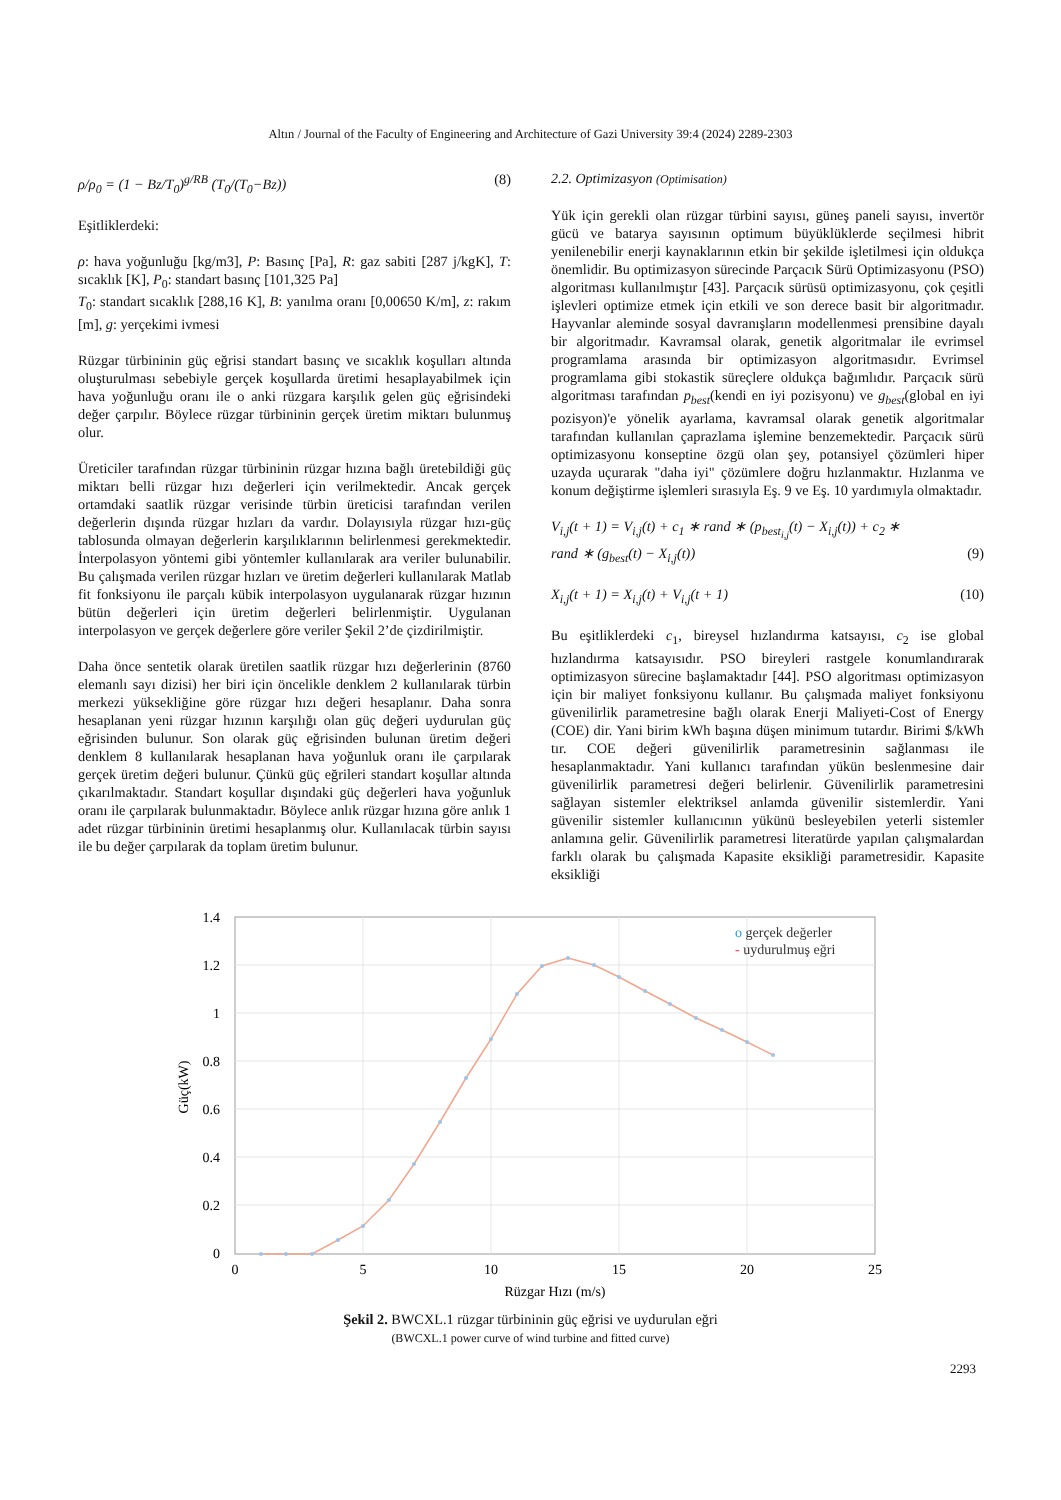Altın / Journal of the Faculty of Engineering and Architecture of Gazi University 39:4 (2024) 2289-2303
ρ/ρ<sub>0</sub> = (1 − Bz/T<sub>0</sub>)<sup>g/RB</sup> (T<sub>0</sub>/(T<sub>0</sub>−Bz)) (8)
Eşitliklerdeki:
ρ: hava yoğunluğu [kg/m3], P: Basınç [Pa], R: gaz sabiti [287 j/kgK], T: sıcaklık [K], P<sub>0</sub>: standart basınç [101,325 Pa]
T<sub>0</sub>: standart sıcaklık [288,16 K], B: yanılma oranı [0,00650 K/m], z: rakım [m], g: yerçekimi ivmesi
Rüzgar türbininin güç eğrisi standart basınç ve sıcaklık koşulları altında oluşturulması sebebiyle gerçek koşullarda üretimi hesaplayabilmek için hava yoğunluğu oranı ile o anki rüzgara karşılık gelen güç eğrisindeki değer çarpılır. Böylece rüzgar türbininin gerçek üretim miktarı bulunmuş olur.
Üreticiler tarafından rüzgar türbininin rüzgar hızına bağlı üretebildiği güç miktarı belli rüzgar hızı değerleri için verilmektedir. Ancak gerçek ortamdaki saatlik rüzgar verisinde türbin üreticisi tarafından verilen değerlerin dışında rüzgar hızları da vardır. Dolayısıyla rüzgar hızı-güç tablosunda olmayan değerlerin karşılıklarının belirlenmesi gerekmektedir. İnterpolasyon yöntemi gibi yöntemler kullanılarak ara veriler bulunabilir. Bu çalışmada verilen rüzgar hızları ve üretim değerleri kullanılarak Matlab fit fonksiyonu ile parçalı kübik interpolasyon uygulanarak rüzgar hızının bütün değerleri için üretim değerleri belirlenmiştir. Uygulanan interpolasyon ve gerçek değerlere göre veriler Şekil 2’de çizdirilmiştir.
Daha önce sentetik olarak üretilen saatlik rüzgar hızı değerlerinin (8760 elemanlı sayı dizisi) her biri için öncelikle denklem 2 kullanılarak türbin merkezi yüksekliğine göre rüzgar hızı değeri hesaplanır. Daha sonra hesaplanan yeni rüzgar hızının karşılığı olan güç değeri uydurulan güç eğrisinden bulunur. Son olarak güç eğrisinden bulunan üretim değeri denklem 8 kullanılarak hesaplanan hava yoğunluk oranı ile çarpılarak gerçek üretim değeri bulunur. Çünkü güç eğrileri standart koşullar altında çıkarılmaktadır. Standart koşullar dışındaki güç değerleri hava yoğunluk oranı ile çarpılarak bulunmaktadır. Böylece anlık rüzgar hızına göre anlık 1 adet rüzgar türbininin üretimi hesaplanmış olur. Kullanılacak türbin sayısı ile bu değer çarpılarak da toplam üretim bulunur.
2.2. Optimizasyon (Optimisation)
Yük için gerekli olan rüzgar türbini sayısı, güneş paneli sayısı, invertör gücü ve batarya sayısının optimum büyüklüklerde seçilmesi hibrit yenilenebilir enerji kaynaklarının etkin bir şekilde işletilmesi için oldukça önemlidir. Bu optimizasyon sürecinde Parçacık Sürü Optimizasyonu (PSO) algoritması kullanılmıştır [43]. Parçacık sürüsü optimizasyonu, çok çeşitli işlevleri optimize etmek için etkili ve son derece basit bir algoritmadır. Hayvanlar aleminde sosyal davranışların modellenmesi prensibine dayalı bir algoritmadır. Kavramsal olarak, genetik algoritmalar ile evrimsel programlama arasında bir optimizasyon algoritmasıdır. Evrimsel programlama gibi stokastik süreçlere oldukça bağımlıdır. Parçacık sürü algoritması tarafından p<sub>best</sub>(kendi en iyi pozisyonu) ve g<sub>best</sub>(global en iyi pozisyon)'e yönelik ayarlama, kavramsal olarak genetik algoritmalar tarafından kullanılan çaprazlama işlemine benzemektedir. Parçacık sürü optimizasyonu konseptine özgü olan şey, potansiyel çözümleri hiper uzayda uçurarak "daha iyi" çözümlere doğru hızlanmaktır. Hızlanma ve konum değiştirme işlemleri sırasıyla Eş. 9 ve Eş. 10 yardımıyla olmaktadır.
V<sub>i,j</sub>(t + 1) = V<sub>i,j</sub>(t) + c<sub>1</sub> ∗ rand ∗ (p<sub>best<sub>i,j</sub></sub>(t) − X<sub>i,j</sub>(t)) + c<sub>2</sub> ∗
rand ∗ (g<sub>best</sub>(t) − X<sub>i,j</sub>(t)) (9)
X<sub>i,j</sub>(t + 1) = X<sub>i,j</sub>(t) + V<sub>i,j</sub>(t + 1) (10)
Bu eşitliklerdeki c<sub>1</sub>, bireysel hızlandırma katsayısı, c<sub>2</sub> ise global hızlandırma katsayısıdır. PSO bireyleri rastgele konumlandırarak optimizasyon sürecine başlamaktadır [44]. PSO algoritması optimizasyon için bir maliyet fonksiyonu kullanır. Bu çalışmada maliyet fonksiyonu güvenilirlik parametresine bağlı olarak Enerji Maliyeti-Cost of Energy (COE) dir. Yani birim kWh başına düşen minimum tutardır. Birimi $/kWh tır. COE değeri güvenilirlik parametresinin sağlanması ile hesaplanmaktadır. Yani kullanıcı tarafından yükün beslenmesine dair güvenilirlik parametresi değeri belirlenir. Güvenilirlik parametresini sağlayan sistemler elektriksel anlamda güvenilir sistemlerdir. Yani güvenilir sistemler kullanıcının yükünü besleyebilen yeterli sistemler anlamına gelir. Güvenilirlik parametresi literatürde yapılan çalışmalardan farklı olarak bu çalışmada Kapasite eksikliği parametresidir. Kapasite eksikliği
o gerçek değerler
- uydurulmuş eğri
1.4
1.2
1
0.8
0.6
0.4
0.2
0
0
5
10
15
20
25
Rüzgar Hızı (m/s)
Güç(kW)
Şekil 2. BWCXL.1 rüzgar türbininin güç eğrisi ve uydurulan eğri
(BWCXL.1 power curve of wind turbine and fitted curve)
2293